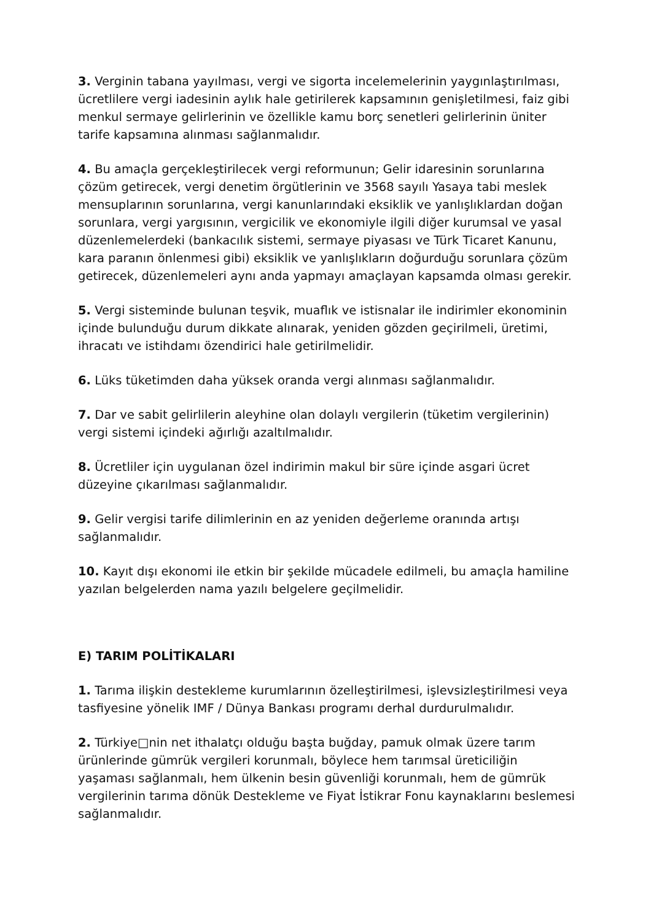3. Verginin tabana yayılması, vergi ve sigorta incelemelerinin yaygınlaştırılması, ücretlilere vergi iadesinin aylık hale getirilerek kapsamının genişletilmesi, faiz gibi menkul sermaye gelirlerinin ve özellikle kamu borç senetleri gelirlerinin üniter tarife kapsamına alınması sağlanmalıdır.
4. Bu amaçla gerçekleştirilecek vergi reformunun; Gelir idaresinin sorunlarına çözüm getirecek, vergi denetim örgütlerinin ve 3568 sayılı Yasaya tabi meslek mensuplarının sorunlarına, vergi kanunlarındaki eksiklik ve yanlışlıklardan doğan sorunlara, vergi yargısının, vergicilik ve ekonomiyle ilgili diğer kurumsal ve yasal düzenlemelerdeki (bankacılık sistemi, sermaye piyasası ve Türk Ticaret Kanunu, kara paranın önlenmesi gibi) eksiklik ve yanlışlıkların doğurduğu sorunlara çözüm getirecek, düzenlemeleri aynı anda yapmayı amaçlayan kapsamda olması gerekir.
5. Vergi sisteminde bulunan teşvik, muaflık ve istisnalar ile indirimler ekonominin içinde bulunduğu durum dikkate alınarak, yeniden gözden geçirilmeli, üretimi, ihracatı ve istihdamı özendirici hale getirilmelidir.
6. Lüks tüketimden daha yüksek oranda vergi alınması sağlanmalıdır.
7. Dar ve sabit gelirlilerin aleyhine olan dolaylı vergilerin (tüketim vergilerinin) vergi sistemi içindeki ağırlığı azaltılmalıdır.
8. Ücretliler için uygulanan özel indirimin makul bir süre içinde asgari ücret düzeyine çıkarılması sağlanmalıdır.
9. Gelir vergisi tarife dilimlerinin en az yeniden değerleme oranında artışı sağlanmalıdır.
10. Kayıt dışı ekonomi ile etkin bir şekilde mücadele edilmeli, bu amaçla hamiline yazılan belgelerden nama yazılı belgelere geçilmelidir.
E) TARIM POLİTİKALARI
1. Tarıma ilişkin destekleme kurumlarının özelleştirilmesi, işlevsizleştirilmesi veya tasfiyesine yönelik IMF / Dünya Bankası programı derhal durdurulmalıdır.
2. Türkiye□nin net ithalatçı olduğu başta buğday, pamuk olmak üzere tarım ürünlerinde gümrük vergileri korunmalı, böylece hem tarımsal üreticiliğin yaşaması sağlanmalı, hem ülkenin besin güvenliği korunmalı, hem de gümrük vergilerinin tarıma dönük Destekleme ve Fiyat İstikrar Fonu kaynaklarını beslemesi sağlanmalıdır.